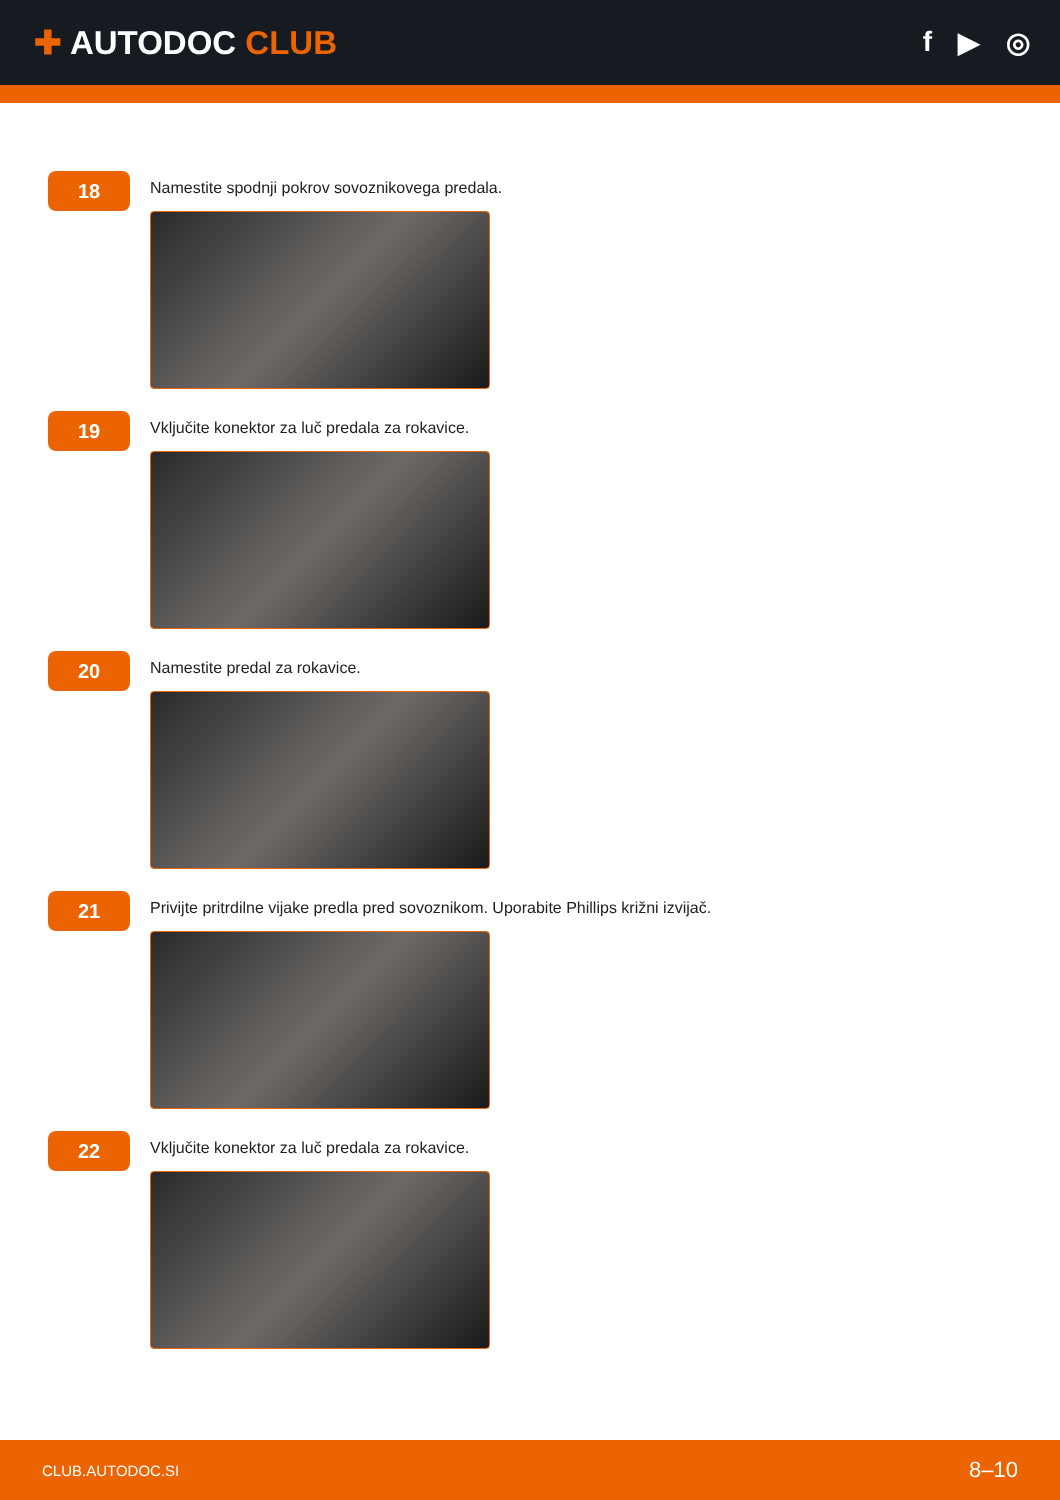✚ AUTODOC CLUB
f ▶ ◎
18
Namestite spodnji pokrov sovoznikovega predala.
19
Vključite konektor za luč predala za rokavice.
20
Namestite predal za rokavice.
21
Privijte pritrdilne vijake predla pred sovoznikom. Uporabite Phillips križni izvijač.
22
Vključite konektor za luč predala za rokavice.
CLUB.AUTODOC.SI 8–10